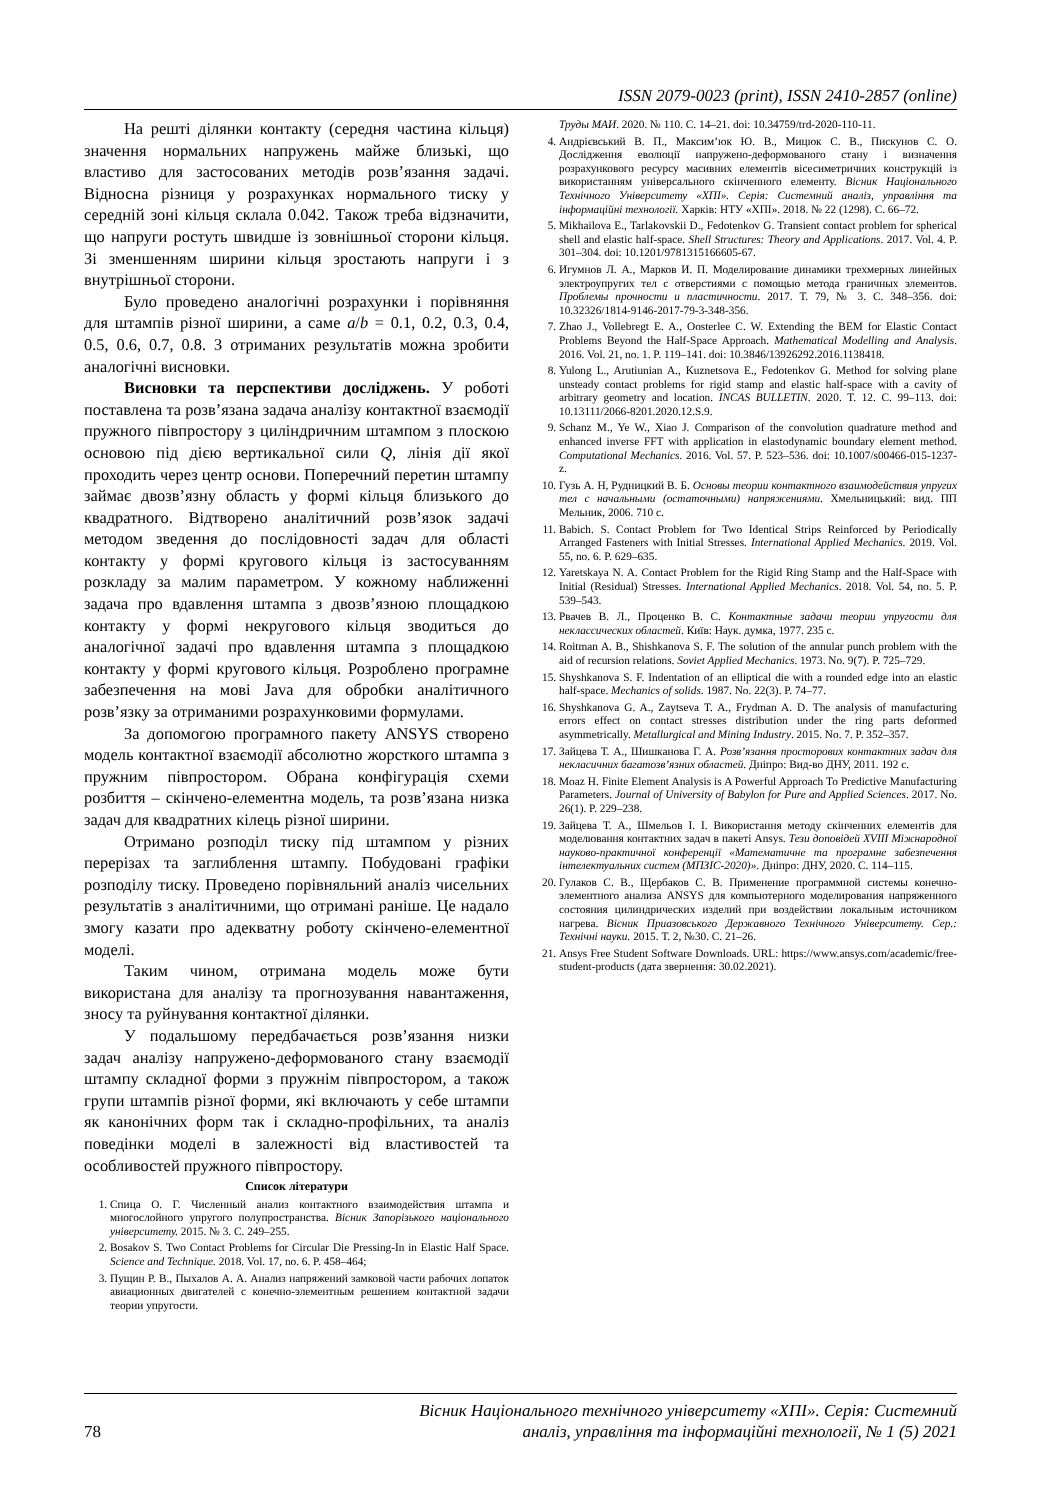ISSN 2079-0023 (print), ISSN 2410-2857 (online)
На решті ділянки контакту (середня частина кільця) значення нормальних напружень майже близькі, що властиво для застосованих методів розв’язання задачі. Відносна різниця у розрахунках нормального тиску у середній зоні кільця склала 0.042. Також треба відзначити, що напруги ростуть швидше із зовнішньої сторони кільця. Зі зменшенням ширини кільця зростають напруги і з внутрішньої сторони.
Було проведено аналогічні розрахунки і порівняння для штампів різної ширини, а саме a/b = 0.1, 0.2, 0.3, 0.4, 0.5, 0.6, 0.7, 0.8. З отриманих результатів можна зробити аналогічні висновки.
Висновки та перспективи досліджень. У роботі поставлена та розв’язана задача аналізу контактної взаємодії пружного півпростору з циліндричним штампом з плоскою основою під дією вертикальної сили Q, лінія дії якої проходить через центр основи. Поперечний перетин штампу займає двозв’язну область у формі кільця близького до квадратного. Відтворено аналітичний розв’язок задачі методом зведення до послідовності задач для області контакту у формі кругового кільця із застосуванням розкладу за малим параметром. У кожному наближенні задача про вдавлення штампа з двозв’язною площадкою контакту у формі некругового кільця зводиться до аналогічної задачі про вдавлення штампа з площадкою контакту у формі кругового кільця. Розроблено програмне забезпечення на мові Java для обробки аналітичного розв’язку за отриманими розрахунковими формулами.
За допомогою програмного пакету ANSYS створено модель контактної взаємодії абсолютно жорсткого штампа з пружним півпростором. Обрана конфігурація схеми розбиття – скінчено-елементна модель, та розв’язана низка задач для квадратних кілець різної ширини.
Отримано розподіл тиску під штампом у різних перерізах та заглиблення штампу. Побудовані графіки розподілу тиску. Проведено порівняльний аналіз чисельних результатів з аналітичними, що отримані раніше. Це надало змогу казати про адекватну роботу скінчено-елементної моделі.
Таким чином, отримана модель може бути використана для аналізу та прогнозування навантаження, зносу та руйнування контактної ділянки.
У подальшому передбачається розв’язання низки задач аналізу напружено-деформованого стану взаємодії штампу складної форми з пружнім півпростором, а також групи штампів різної форми, які включають у себе штампи як канонічних форм так і складно-профільних, та аналіз поведінки моделі в залежності від властивостей та особливостей пружного півпростору.
Список літератури
1. Спица О. Г. Численный анализ контактного взаимодействия штампа и многослойного упругого полупространства. Вісник Запорізького національного університету. 2015. № 3. С. 249–255.
2. Bosakov S. Two Contact Problems for Circular Die Pressing-In in Elastic Half Space. Science and Technique. 2018. Vol. 17, no. 6. P. 458–464;
3. Пущин Р. В., Пыхалов А. А. Анализ напряжений замковой части рабочих лопаток авиационных двигателей с конечно-элементным решением контактной задачи теории упругости.
Труды МАИ. 2020. № 110. С. 14–21. doi: 10.34759/trd-2020-110-11.
4. Андрієвський В. П., Максим’юк Ю. В., Мицюк С. В., Пискунов С. О. Дослідження еволюції напружено-деформованого стану і визначення розрахункового ресурсу масивних елементів вісесиметричних конструкцій із використанням універсального скінченного елементу. Вісник Національного Технічного Університету «ХПІ». Серія: Системний аналіз, управління та інформаційні технології. Харків: НТУ «ХПІ». 2018. № 22 (1298). С. 66–72.
5. Mikhailova E., Tarlakovskii D., Fedotenkov G. Transient contact problem for spherical shell and elastic half-space. Shell Structures: Theory and Applications. 2017. Vol. 4. P. 301–304. doi: 10.1201/9781315166605-67.
6. Игумнов Л. А., Марков И. П. Моделирование динамики трехмерных линейных электроупругих тел с отверстиями с помощью метода граничных элементов. Проблемы прочности и пластичности. 2017. Т. 79, № 3. С. 348–356. doi: 10.32326/1814-9146-2017-79-3-348-356.
7. Zhao J., Vollebregt E. A., Oosterlee C. W. Extending the BEM for Elastic Contact Problems Beyond the Half-Space Approach. Mathematical Modelling and Analysis. 2016. Vol. 21, no. 1. P. 119–141. doi: 10.3846/13926292.2016.1138418.
8. Yulong L., Arutiunian A., Kuznetsova E., Fedotenkov G. Method for solving plane unsteady contact problems for rigid stamp and elastic half-space with a cavity of arbitrary geometry and location. INCAS BULLETIN. 2020. T. 12. C. 99–113. doi: 10.13111/2066-8201.2020.12.S.9.
9. Schanz M., Ye W., Xiao J. Comparison of the convolution quadrature method and enhanced inverse FFT with application in elastodynamic boundary element method. Computational Mechanics. 2016. Vol. 57. P. 523–536. doi: 10.1007/s00466-015-1237-z.
10. Гузь А. Н, Рудницкий В. Б. Основы теории контактного взаимодействия упругих тел с начальными (остаточными) напряжениями. Хмельницький: вид. ПП Мельник, 2006. 710 с.
11. Babich. S. Contact Problem for Two Identical Strips Reinforced by Periodically Arranged Fasteners with Initial Stresses. International Applied Mechanics. 2019. Vol. 55, no. 6. P. 629–635.
12. Yaretskaya N. A. Contact Problem for the Rigid Ring Stamp and the Half-Space with Initial (Residual) Stresses. International Applied Mechanics. 2018. Vol. 54, no. 5. P. 539–543.
13. Рвачев В. Л., Проценко В. С. Контактные задачи теории упругости для неклассических областей. Київ: Наук. думка, 1977. 235 с.
14. Roitman A. B., Shishkanova S. F. The solution of the annular punch problem with the aid of recursion relations. Soviet Applied Mechanics. 1973. No. 9(7). P. 725–729.
15. Shyshkanova S. F. Indentation of an elliptical die with a rounded edge into an elastic half-space. Mechanics of solids. 1987. No. 22(3). P. 74–77.
16. Shyshkanova G. A., Zaytseva T. A., Frydman A. D. The analysis of manufacturing errors effect on contact stresses distribution under the ring parts deformed asymmetrically. Metallurgical and Mining Industry. 2015. No. 7. P. 352–357.
17. Зайцева Т. А., Шишканова Г. А. Розв’язання просторових контактних задач для некласичних багатозв’язних областей. Дніпро: Вид-во ДНУ, 2011. 192 с.
18. Moaz H. Finite Element Analysis is A Powerful Approach To Predictive Manufacturing Parameters. Journal of University of Babylon for Pure and Applied Sciences. 2017. No. 26(1). P. 229–238.
19. Зайцева Т. А., Шмельов І. І. Використання методу скінченних елементів для моделювання контактних задач в пакеті Ansys. Тези доповідей XVIII Міжнародної науково-практичної конференції «Математичне та програмне забезпечення інтелектуальних систем (МПЗІС-2020)». Дніпро: ДНУ, 2020. С. 114–115.
20. Гулаков С. В., Щербаков С. В. Применение программной системы конечно-элементного анализа ANSYS для компьютерного моделирования напряженного состояния цилиндрических изделий при воздействии локальным источником нагрева. Вісник Приазовського Державного Технічного Університету. Сер.: Технічні науки. 2015. Т. 2, №30. С. 21–26.
21. Ansys Free Student Software Downloads. URL: https://www.ansys.com/academic/free-student-products (дата звернення: 30.02.2021).
78 Вісник Національного технічного університету «ХПІ». Серія: Системний
аналіз, управління та інформаційні технології, № 1 (5) 2021